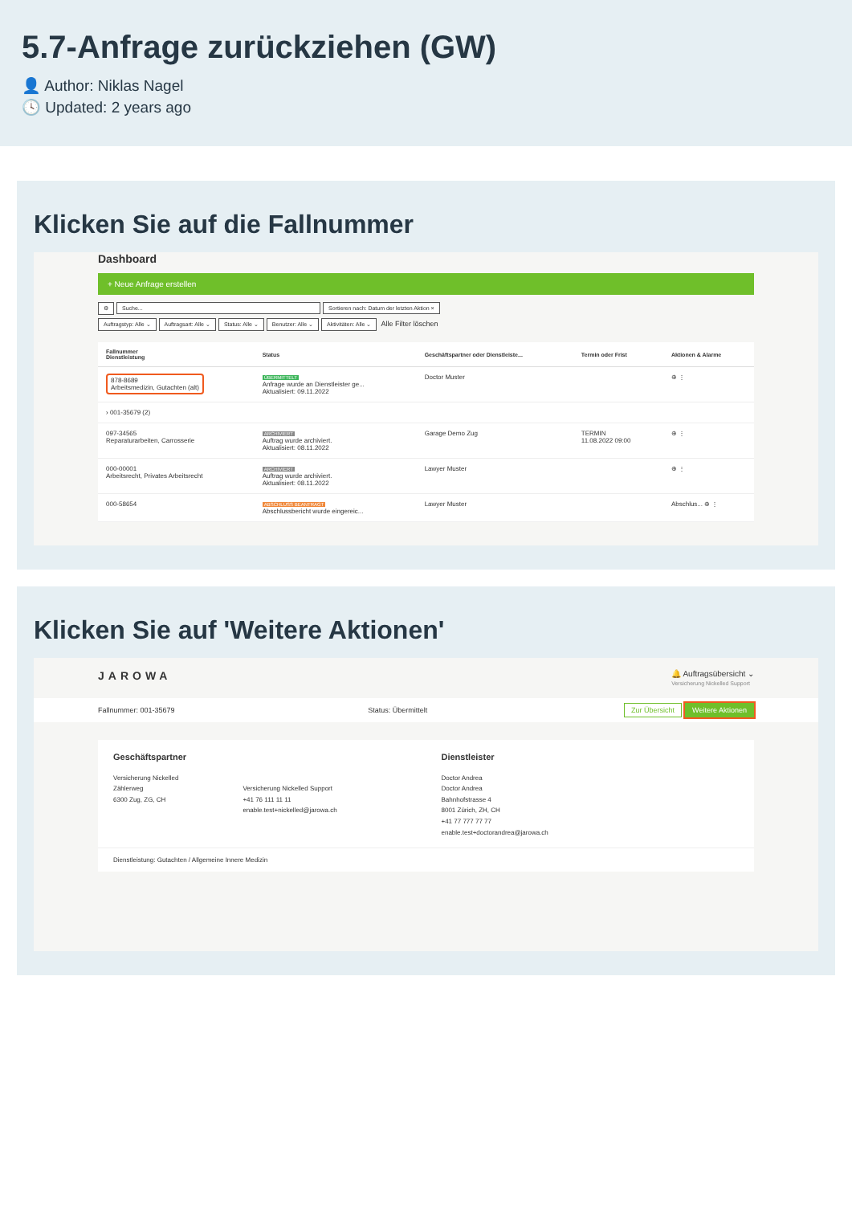5.7-Anfrage zurückziehen (GW)
👤 Author: Niklas Nagel
🕓 Updated: 2 years ago
Klicken Sie auf die Fallnummer
Dashboard
+ Neue Anfrage erstellen
⚙ Suche... Sortieren nach: Datum der letzten Aktion ×
Auftragstyp: Alle ⌄ Auftragsart: Alle ⌄ Status: Alle ⌄ Benutzer: Alle ⌄ Aktivitäten: Alle ⌄ Alle Filter löschen
| Fallnummer Dienstleistung | Status | Geschäftspartner oder Dienstleiste... | Termin oder Frist | Aktionen & Alarme |
| --- | --- | --- | --- | --- |
| 878-8689 Arbeitsmedizin, Gutachten (alt) | ÜBERMITTELT Anfrage wurde an Dienstleister ge... Aktualisiert: 09.11.2022 | Doctor Muster | | ⊕ ⋮ |
| › 001-35679 (2) | | | | |
| 097-34565 Reparaturarbeiten, Carrosserie | ARCHIVIERT Auftrag wurde archiviert. Aktualisiert: 08.11.2022 | Garage Demo Zug | TERMIN 11.08.2022 09:00 | ⊕ ⋮ |
| 000-00001 Arbeitsrecht, Privates Arbeitsrecht | ARCHIVIERT Auftrag wurde archiviert. Aktualisiert: 08.11.2022 | Lawyer Muster | | ⊕ ⋮ |
| 000-58654 | ABSCHLUSS BEANTRAGT Abschlussbericht wurde eingereic... | Lawyer Muster | | Abschlus... ⊕ ⋮ |
Klicken Sie auf 'Weitere Aktionen'
JAROWA 🔔 Auftragsübersicht ⌄
Versicherung Nickelled Support
Fallnummer: 001-35679 Status: Übermittelt Zur Übersicht Weitere Aktionen
Geschäftspartner
Versicherung Nickelled
Zählerweg
6300 Zug, ZG, CH
Versicherung Nickelled Support
+41 76 111 11 11
enable.test+nickelled@jarowa.ch
Dienstleister
Doctor Andrea
Doctor Andrea
Bahnhofstrasse 4
8001 Zürich, ZH, CH
+41 77 777 77 77
enable.test+doctorandrea@jarowa.ch
Dienstleistung: Gutachten / Allgemeine Innere Medizin